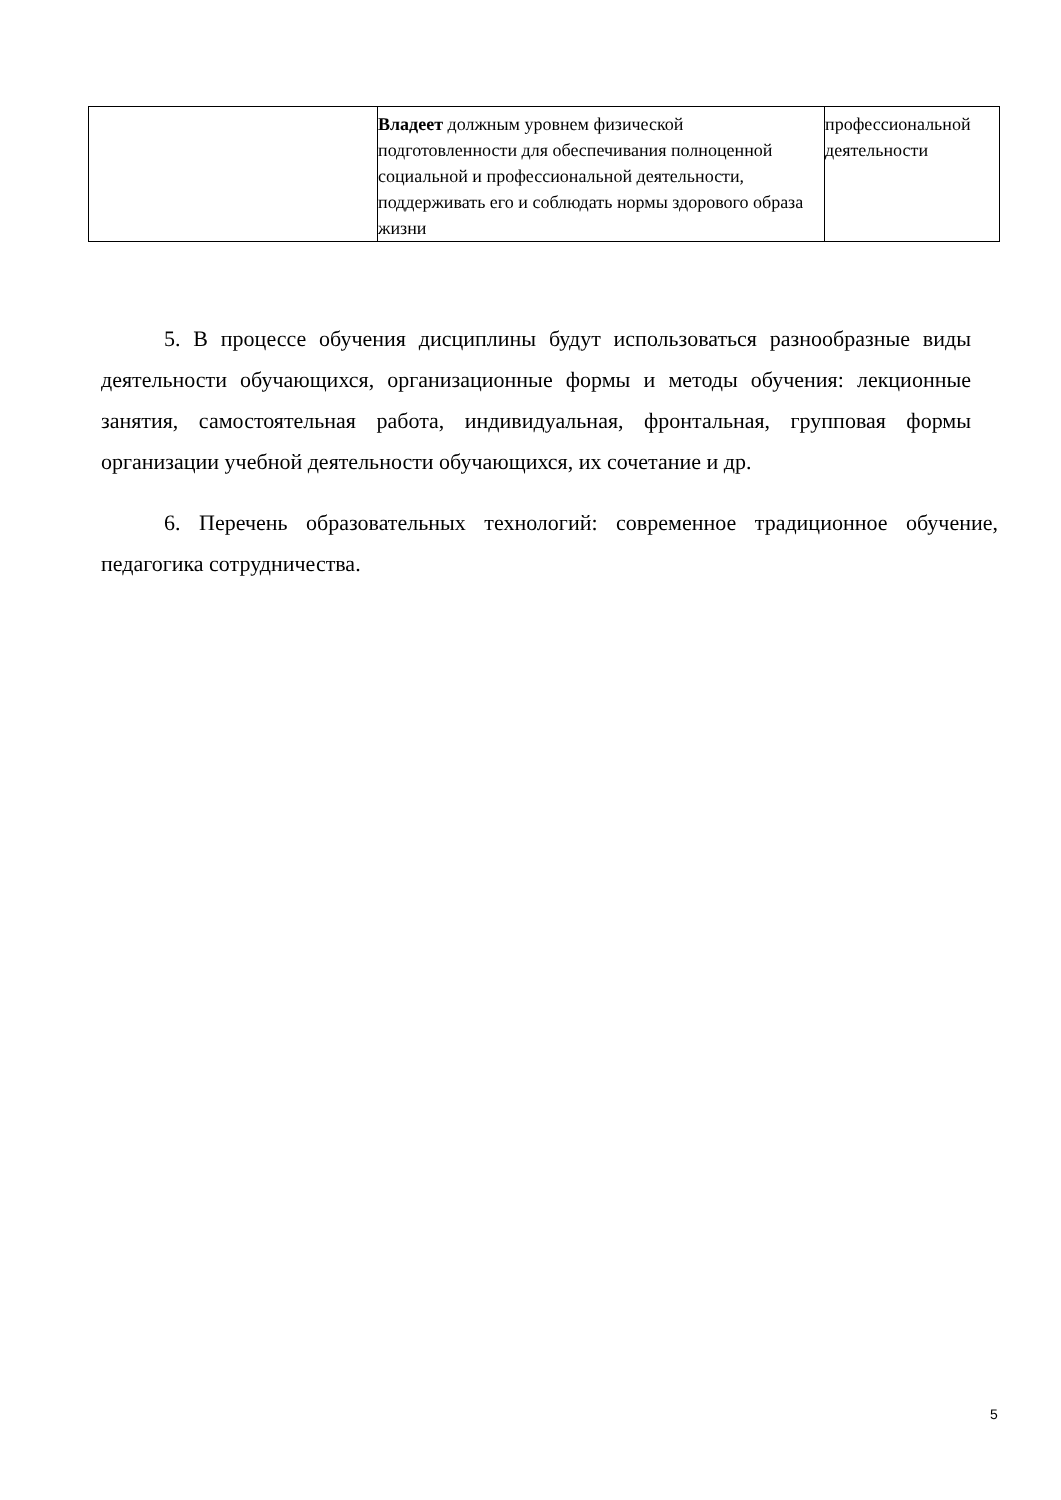| | Владеет должным уровнем физической подготовленности для обеспечивания полноценной социальной и профессиональной деятельности, поддерживать его и соблюдать нормы здорового образа жизни | профессиональной деятельности |
5. В процессе обучения дисциплины будут использоваться разнообразные виды деятельности обучающихся, организационные формы и методы обучения: лекционные занятия, самостоятельная работа, индивидуальная, фронтальная, групповая формы организации учебной деятельности обучающихся, их сочетание и др.
6. Перечень образовательных технологий: современное традиционное обучение, педагогика сотрудничества.
5